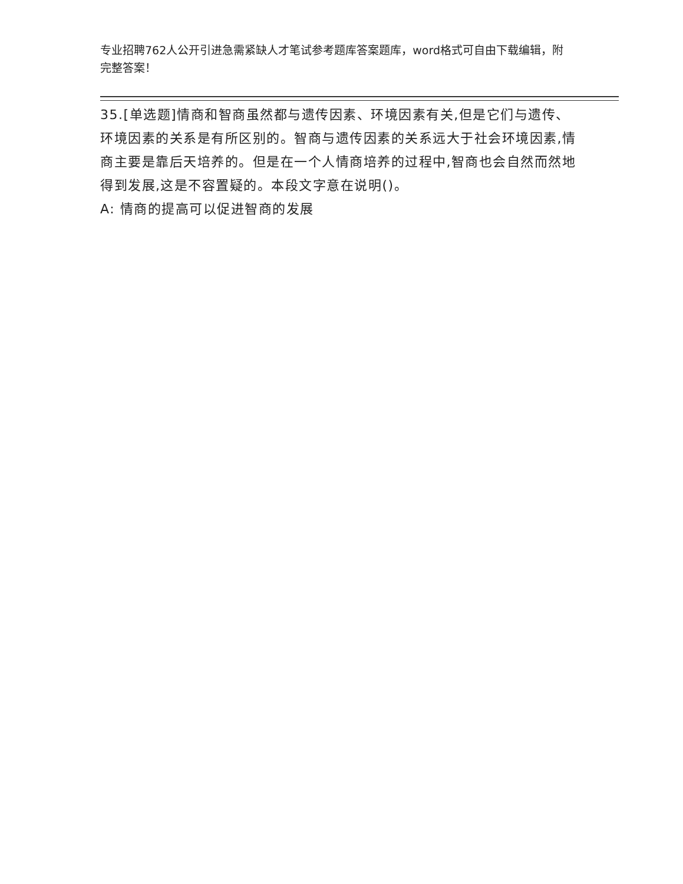专业招聘762人公开引进急需紧缺人才笔试参考题库答案题库，word格式可自由下载编辑，附完整答案！
35.[单选题]情商和智商虽然都与遗传因素、环境因素有关,但是它们与遗传、环境因素的关系是有所区别的。智商与遗传因素的关系远大于社会环境因素,情商主要是靠后天培养的。但是在一个人情商培养的过程中,智商也会自然而然地得到发展,这是不容置疑的。本段文字意在说明()。
A: 情商的提高可以促进智商的发展